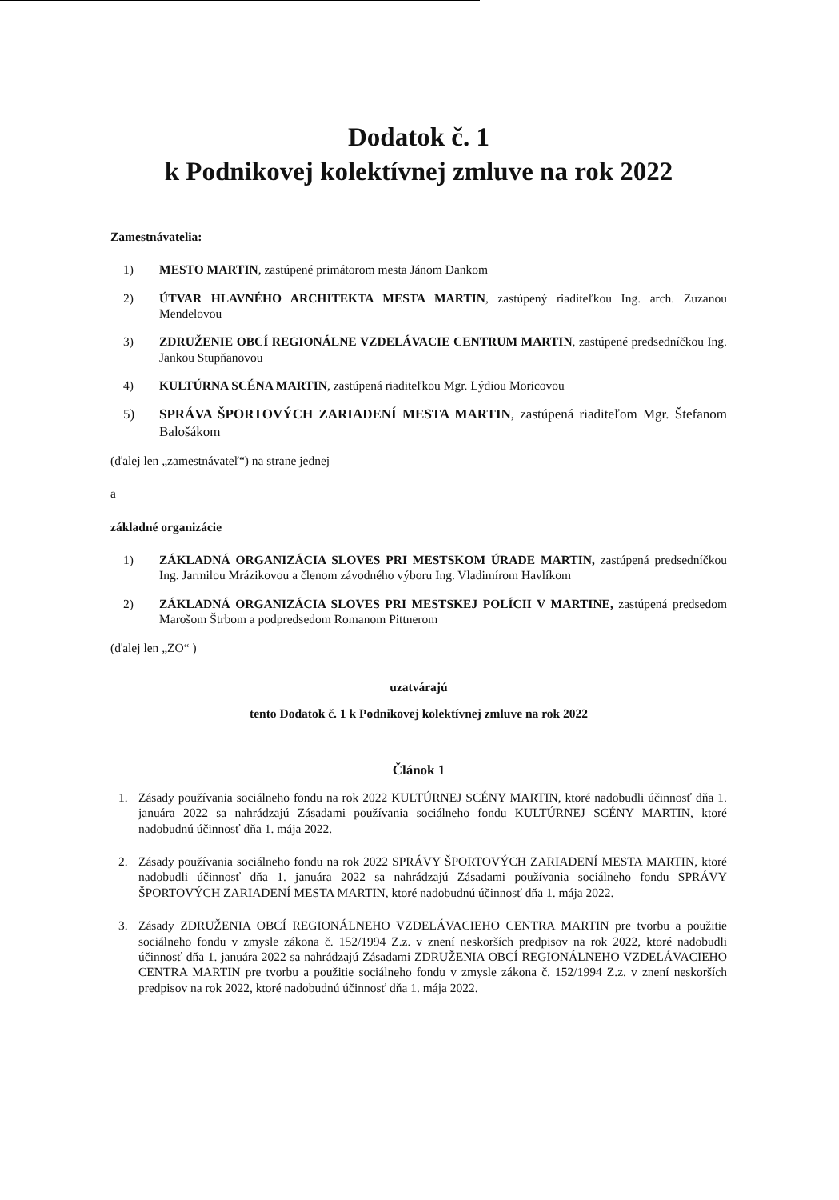Dodatok č. 1
k Podnikovej kolektívnej zmluve na rok 2022
Zamestnávatelia:
1) MESTO MARTIN, zastúpené primátorom mesta Jánom Dankom
2) ÚTVAR HLAVNÉHO ARCHITEKTA MESTA MARTIN, zastúpený riaditeľkou Ing. arch. Zuzanou Mendelovou
3) ZDRUŽENIE OBCÍ REGIONÁLNE VZDELÁVACIE CENTRUM MARTIN, zastúpené predsedníčkou Ing. Jankou Stupňanovou
4) KULTÚRNA SCÉNA MARTIN, zastúpená riaditeľkou Mgr. Lýdiou Moricovou
5) SPRÁVA ŠPORTOVÝCH ZARIADENÍ MESTA MARTIN, zastúpená riaditeľom Mgr. Štefanom Balošákom
(ďalej len „zamestnávateľ“) na strane jednej
a
základné organizácie
1) ZÁKLADNÁ ORGANIZÁCIA SLOVES PRI MESTSKOM ÚRADE MARTIN, zastúpená predsedníčkou Ing. Jarmilou Mrázikovou a členom závodného výboru Ing. Vladimírom Havlíkom
2) ZÁKLADNÁ ORGANIZÁCIA SLOVES PRI MESTSKEJ POLÍCII V MARTINE, zastúpená predsedom Marošom Štrbom a podpredsedom Romanom Pittnerom
(ďalej len „ZO“ )
uzatvárajú
tento Dodatok č. 1 k Podnikovej kolektívnej zmluve na rok 2022
Článok 1
1. Zásady používania sociálneho fondu na rok 2022 KULTÚRNEJ SCÉNY MARTIN, ktoré nadobudli účinnosť dňa 1. januára 2022 sa nahrádzajú Zásadami používania sociálneho fondu KULTÚRNEJ SCÉNY MARTIN, ktoré nadobudnú účinnosť dňa 1. mája 2022.
2. Zásady používania sociálneho fondu na rok 2022 SPRÁVY ŠPORTOVÝCH ZARIADENÍ MESTA MARTIN, ktoré nadobudli účinnosť dňa 1. januára 2022 sa nahrádzajú Zásadami používania sociálneho fondu SPRÁVY ŠPORTOVÝCH ZARIADENÍ MESTA MARTIN, ktoré nadobudnú účinnosť dňa 1. mája 2022.
3. Zásady ZDRUŽENIA OBCÍ REGIONÁLNEHO VZDELÁVACIEHO CENTRA MARTIN pre tvorbu a použitie sociálneho fondu v zmysle zákona č. 152/1994 Z.z. v znení neskorších predpisov na rok 2022, ktoré nadobudli účinnosť dňa 1. januára 2022 sa nahrádzajú Zásadami ZDRUŽENIA OBCÍ REGIONÁLNEHO VZDELÁVACIEHO CENTRA MARTIN pre tvorbu a použitie sociálneho fondu v zmysle zákona č. 152/1994 Z.z. v znení neskorších predpisov na rok 2022, ktoré nadobudnú účinnosť dňa 1. mája 2022.